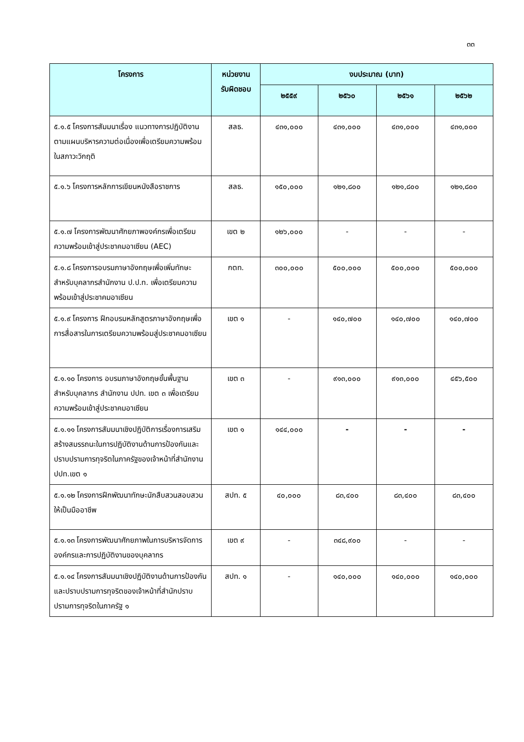๓๓
| โครงการ | หน่วยงาน รับผิดชอบ | งบประมาณ (บาท) | | | |
| --- | --- | --- | --- | --- | --- |
| | | ๒๕๕๙ | ๒๕๖๐ | ๒๕๖๑ | ๒๕๖๒ |
| ๕.๑.๕ โครงการสัมมนาเรื่อง แนวทางการปฏิบัติงานตามแผนบริหารความต่อเนื่องเพื่อเตรียมความพร้อมในสภาวะวิกฤติ | สลธ. | ๔๓๑,๐๐๐ | ๔๓๑,๐๐๐ | ๔๓๑,๐๐๐ | ๔๓๑,๐๐๐ |
| ๕.๑.๖ โครงการหลักการเขียนหนังสือราชการ | สลธ. | ๑๕๐,๐๐๐ | ๑๒๑,๘๐๐ | ๑๒๑,๘๐๐ | ๑๒๑,๘๐๐ |
| ๕.๑.๗ โครงการพัฒนาศักยภาพองค์กรเพื่อเตรียมความพร้อมเข้าสู่ประชาคมอาเซียน (AEC) | เขต ๒ | ๑๒๖,๐๐๐ | - | - | - |
| ๕.๑.๘ โครงการอบรมภาษาอังกฤษเพื่อเพิ่มทักษะสำหรับบุคลากรสำนักงาน ป.ป.ท. เพื่อเตรียมความพร้อมเข้าสู่ประชาคมอาเซียน | กตท. | ๓๐๐,๐๐๐ | ๕๐๐,๐๐๐ | ๕๐๐,๐๐๐ | ๕๐๐,๐๐๐ |
| ๕.๑.๙ โครงการ ฝึกอบรมหลักสูตรภาษาอังกฤษเพื่อการสื่อสารในการเตรียมความพร้อมสู่ประชาคมอาเซียน | เขต ๑ | - | ๑๔๐,๗๐๐ | ๑๔๐,๗๐๐ | ๑๔๐,๗๐๐ |
| ๕.๑.๑๐ โครงการ อบรมภาษาอังกฤษขั้นพื้นฐานสำหรับบุคลากร สำนักงาน ปปท. เขต ๓ เพื่อเตรียมความพร้อมเข้าสู่ประชาคมอาเซียน | เขต ๓ | - | ๙๑๓,๐๐๐ | ๙๑๓,๐๐๐ | ๔๕๖,๕๐๐ |
| ๕.๑.๑๑ โครงการสัมมนาเชิงปฏิบัติการเรื่องการเสริมสร้างสมรรถนะในการปฏิบัติงานด้านการป้องกันและปราบปรามการทุจริตในภาครัฐของเจ้าหน้าที่สำนักงาน ปปท.เขต ๑ | เขต ๑ | ๑๔๔,๐๐๐ | - | - | - |
| ๕.๑.๑๒ โครงการฝึกพัฒนาทักษะนักสืบสวนสอบสวนให้เป็นมืออาชีพ | สปท. ๕ | ๔๐,๐๐๐ | ๘๓,๔๐๐ | ๘๓,๔๐๐ | ๘๓,๔๐๐ |
| ๕.๑.๑๓ โครงการพัฒนาศักยภาพในการบริหารจัดการองค์กรและการปฏิบัติงานของบุคลากร | เขต ๙ | - | ๓๔๘,๙๐๐ | - | - |
| ๕.๑.๑๔ โครงการสัมมนาเชิงปฏิบัติงานด้านการป้องกันและปราบปรามการทุจริตของเจ้าหน้าที่สำนักปราบปรามการทุจริตในภาครัฐ ๑ | สปท. ๑ | - | ๑๔๐,๐๐๐ | ๑๔๐,๐๐๐ | ๑๔๐,๐๐๐ |